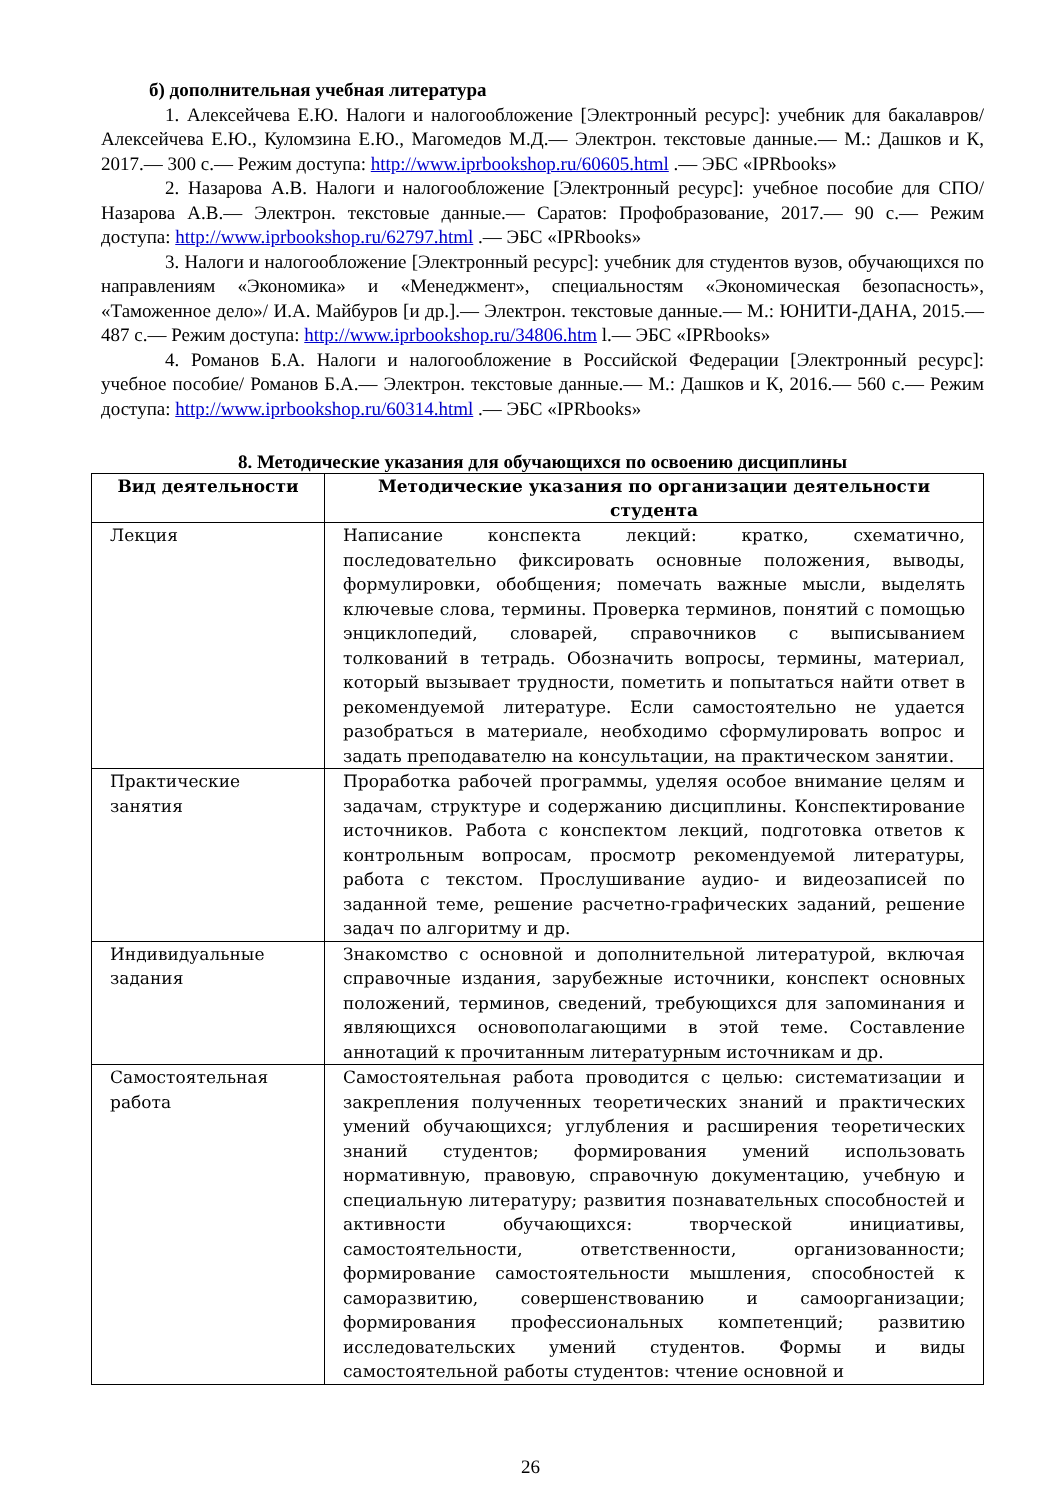б) дополнительная учебная литература
1. Алексейчева Е.Ю. Налоги и налогообложение [Электронный ресурс]: учебник для бакалавров/ Алексейчева Е.Ю., Куломзина Е.Ю., Магомедов М.Д.— Электрон. текстовые данные.— М.: Дашков и К, 2017.— 300 c.— Режим доступа: http://www.iprbookshop.ru/60605.html .— ЭБС «IPRbooks»
2. Назарова А.В. Налоги и налогообложение [Электронный ресурс]: учебное пособие для СПО/ Назарова А.В.— Электрон. текстовые данные.— Саратов: Профобразование, 2017.— 90 c.— Режим доступа: http://www.iprbookshop.ru/62797.html .— ЭБС «IPRbooks»
3. Налоги и налогообложение [Электронный ресурс]: учебник для студентов вузов, обучающихся по направлениям «Экономика» и «Менеджмент», специальностям «Экономическая безопасность», «Таможенное дело»/ И.А. Майбуров [и др.].— Электрон. текстовые данные.— М.: ЮНИТИ-ДАНА, 2015.— 487 c.— Режим доступа: http://www.iprbookshop.ru/34806.htm l.— ЭБС «IPRbooks»
4. Романов Б.А. Налоги и налогообложение в Российской Федерации [Электронный ресурс]: учебное пособие/ Романов Б.А.— Электрон. текстовые данные.— М.: Дашков и К, 2016.— 560 c.— Режим доступа: http://www.iprbookshop.ru/60314.html .— ЭБС «IPRbooks»
8. Методические указания для обучающихся по освоению дисциплины
| Вид деятельности | Методические указания по организации деятельности студента |
| --- | --- |
| Лекция | Написание конспекта лекций: кратко, схематично, последовательно фиксировать основные положения, выводы, формулировки, обобщения; помечать важные мысли, выделять ключевые слова, термины. Проверка терминов, понятий с помощью энциклопедий, словарей, справочников с выписыванием толкований в тетрадь. Обозначить вопросы, термины, материал, который вызывает трудности, пометить и попытаться найти ответ в рекомендуемой литературе. Если самостоятельно не удается разобраться в материале, необходимо сформулировать вопрос и задать преподавателю на консультации, на практическом занятии. |
| Практические занятия | Проработка рабочей программы, уделяя особое внимание целям и задачам, структуре и содержанию дисциплины. Конспектирование источников. Работа с конспектом лекций, подготовка ответов к контрольным вопросам, просмотр рекомендуемой литературы, работа с текстом. Прослушивание аудио- и видеозаписей по заданной теме, решение расчетно-графических заданий, решение задач по алгоритму и др. |
| Индивидуальные задания | Знакомство с основной и дополнительной литературой, включая справочные издания, зарубежные источники, конспект основных положений, терминов, сведений, требующихся для запоминания и являющихся основополагающими в этой теме. Составление аннотаций к прочитанным литературным источникам и др. |
| Самостоятельная работа | Самостоятельная работа проводится с целью: систематизации и закрепления полученных теоретических знаний и практических умений обучающихся; углубления и расширения теоретических знаний студентов; формирования умений использовать нормативную, правовую, справочную документацию, учебную и специальную литературу; развития познавательных способностей и активности обучающихся: творческой инициативы, самостоятельности, ответственности, организованности; формирование самостоятельности мышления, способностей к саморазвитию, совершенствованию и самоорганизации; формирования профессиональных компетенций; развитию исследовательских умений студентов. Формы и виды самостоятельной работы студентов: чтение основной и |
26